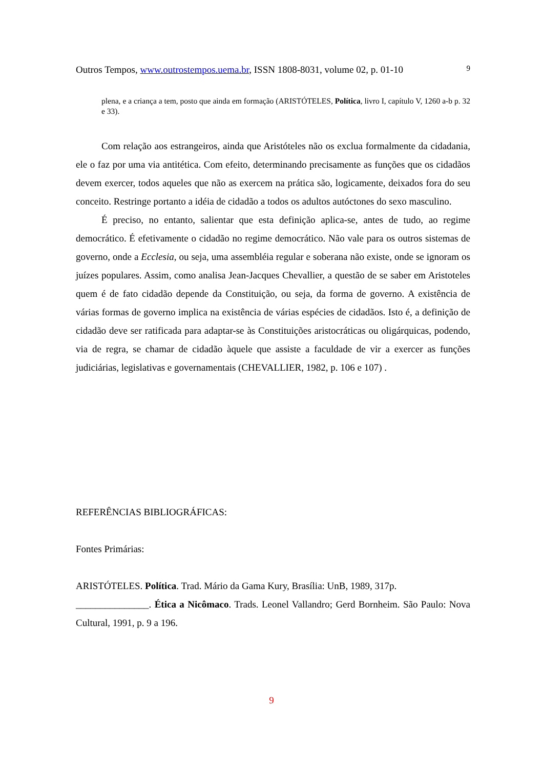Outros Tempos, www.outrostempos.uema.br, ISSN 1808-8031, volume 02, p. 01-10 9
plena, e a criança a tem, posto que ainda em formação (ARISTÓTELES, Política, livro I, capítulo V, 1260 a-b p. 32 e 33).
Com relação aos estrangeiros, ainda que Aristóteles não os exclua formalmente da cidadania, ele o faz por uma via antitética. Com efeito, determinando precisamente as funções que os cidadãos devem exercer, todos aqueles que não as exercem na prática são, logicamente, deixados fora do seu conceito. Restringe portanto a idéia de cidadão a todos os adultos autóctones do sexo masculino.
É preciso, no entanto, salientar que esta definição aplica-se, antes de tudo, ao regime democrático. É efetivamente o cidadão no regime democrático. Não vale para os outros sistemas de governo, onde a Ecclesia, ou seja, uma assembléia regular e soberana não existe, onde se ignoram os juízes populares. Assim, como analisa Jean-Jacques Chevallier, a questão de se saber em Aristoteles quem é de fato cidadão depende da Constituição, ou seja, da forma de governo. A existência de várias formas de governo implica na existência de várias espécies de cidadãos. Isto é, a definição de cidadão deve ser ratificada para adaptar-se às Constituições aristocráticas ou oligárquicas, podendo, via de regra, se chamar de cidadão àquele que assiste a faculdade de vir a exercer as funções judiciárias, legislativas e governamentais (CHEVALLIER, 1982, p. 106 e 107) .
REFERÊNCIAS BIBLIOGRÁFICAS:
Fontes Primárias:
ARISTÓTELES. Política. Trad. Mário da Gama Kury, Brasília: UnB, 1989, 317p.
_______________. Ética a Nicômaco. Trads. Leonel Vallandro; Gerd Bornheim. São Paulo: Nova Cultural, 1991, p. 9 a 196.
9